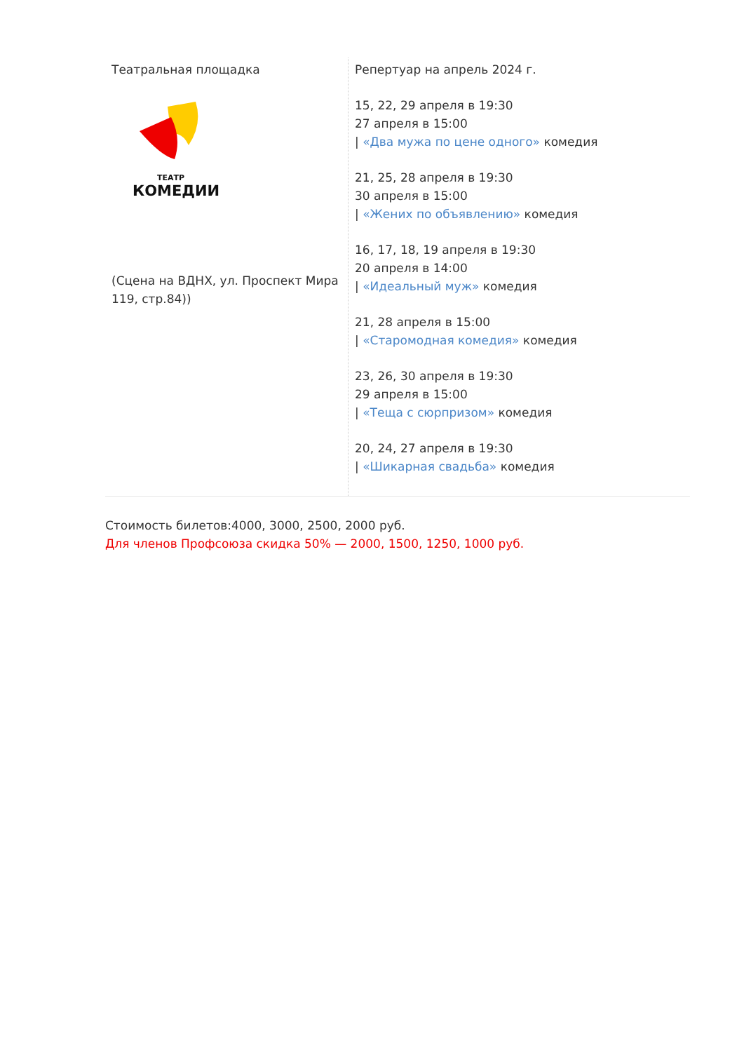| Театральная площадка ТЕАТР КОМЕДИИ (Сцена на ВДНХ, ул. Проспект Мира 119, стр.84)) | Репертуар на апрель 2024 г. 15, 22, 29 апреля в 19:30 27 апреля в 15:00 / «Два мужа по цене одного» комедия 21, 25, 28 апреля в 19:30 30 апреля в 15:00 / «Жених по объявлению» комедия 16, 17, 18, 19 апреля в 19:30 20 апреля в 14:00 / «Идеальный муж» комедия 21, 28 апреля в 15:00 / «Старомодная комедия» комедия 23, 26, 30 апреля в 19:30 29 апреля в 15:00 / «Теща с сюрпризом» комедия 20, 24, 27 апреля в 19:30 / «Шикарная свадьба» комедия |
Стоимость билетов:4000, 3000, 2500, 2000 руб.
Для членов Профсоюза скидка 50% — 2000, 1500, 1250, 1000 руб.